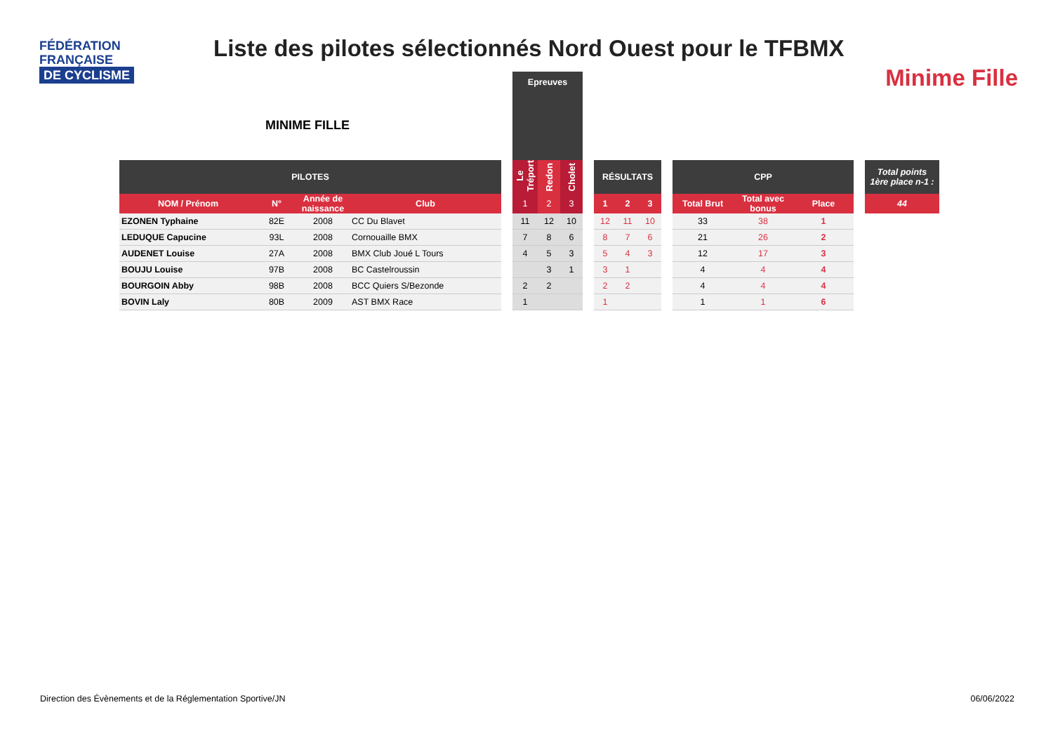FÉDÉRATION
FRANÇAISE
DE CYCLISME
Liste des pilotes sélectionnés Nord Ouest pour le TFBMX
Minime Fille
MINIME FILLE
| | | | | | Epreuves | | | | | | | | | | | | |
| --- | --- | --- | --- | --- | --- | --- | --- | --- | --- | --- | --- | --- | --- | --- | --- | --- | --- |
| PILOTES | | | | | Le Tréport | Redon | Cholet | | RÉSULTATS | | | | CPP | | | | Total points 1ère place n-1 : |
| NOM / Prénom | N° | Année de naissance | Club | | 1 | 2 | 3 | | 1 | 2 | 3 | | Total Brut | Total avec bonus | Place | | 44 |
| EZONEN Typhaine | 82E | 2008 | CC Du Blavet | | 11 | 12 | 10 | | 12 | 11 | 10 | | 33 | 38 | 1 | | |
| LEDUQUE Capucine | 93L | 2008 | Cornouaille BMX | | 7 | 8 | 6 | | 8 | 7 | 6 | | 21 | 26 | 2 | | |
| AUDENET Louise | 27A | 2008 | BMX Club Joué L Tours | | 4 | 5 | 3 | | 5 | 4 | 3 | | 12 | 17 | 3 | | |
| BOUJU Louise | 97B | 2008 | BC Castelroussin | | | 3 | 1 | | 3 | 1 | | | 4 | 4 | 4 | | |
| BOURGOIN Abby | 98B | 2008 | BCC Quiers S/Bezonde | | 2 | 2 | | | 2 | 2 | | | 4 | 4 | 4 | | |
| BOVIN Laly | 80B | 2009 | AST BMX Race | | 1 | | | | 1 | | | | 1 | 1 | 6 | | |
Direction des Évènements et de la Réglementation Sportive/JN
06/06/2022